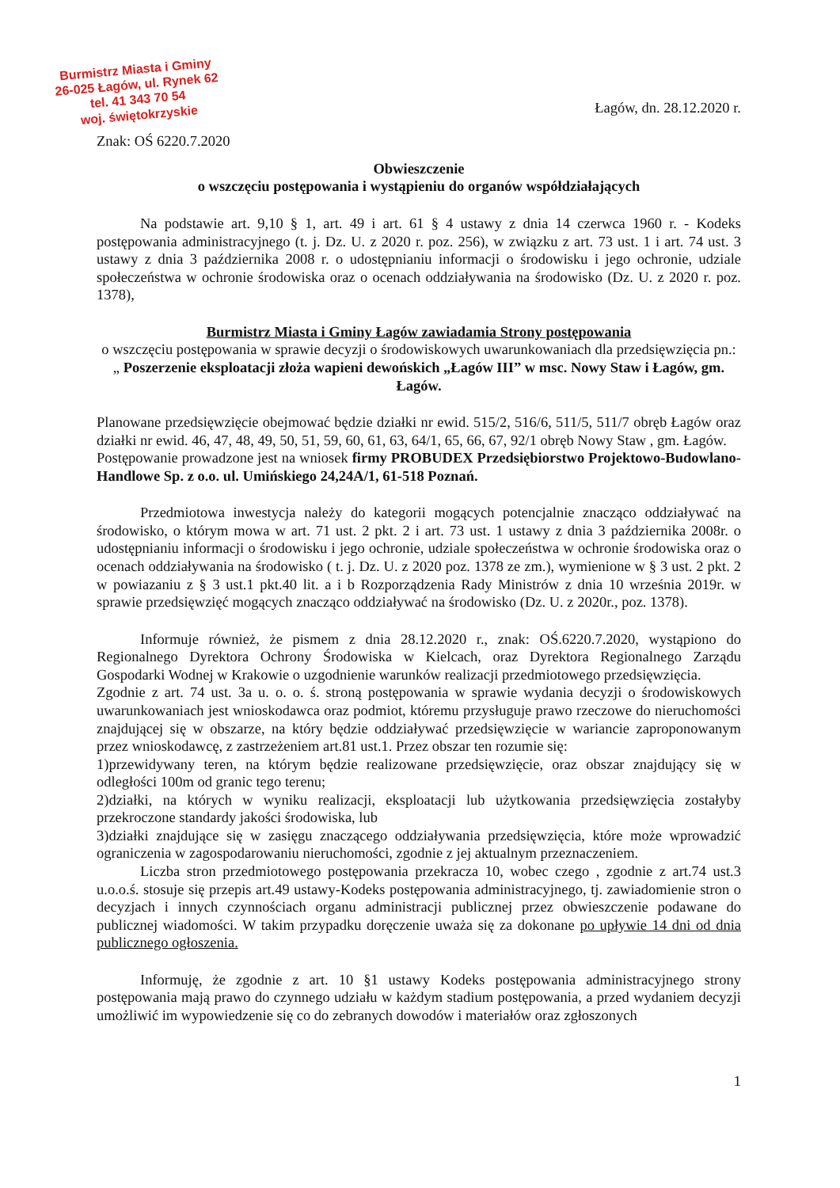Burmistrz Miasta i Gminy
26-025 Łagów, ul. Rynek 62
tel. 41 343 70 54
woj. świętokrzyskie
Łagów, dn. 28.12.2020 r.
Znak: OŚ 6220.7.2020
Obwieszczenie
o wszczęciu postępowania i wystąpieniu do organów współdziałających
Na podstawie art. 9,10 § 1, art. 49 i art. 61 § 4 ustawy z dnia 14 czerwca 1960 r. - Kodeks postępowania administracyjnego (t. j. Dz. U. z 2020 r. poz. 256), w związku z art. 73 ust. 1 i art. 74 ust. 3 ustawy z dnia 3 października 2008 r. o udostępnianiu informacji o środowisku i jego ochronie, udziale społeczeństwa w ochronie środowiska oraz o ocenach oddziaływania na środowisko (Dz. U. z 2020 r. poz. 1378),
Burmistrz Miasta i Gminy Łagów zawiadamia Strony postępowania
o wszczęciu postępowania w sprawie decyzji o środowiskowych uwarunkowaniach dla przedsięwzięcia pn.: „ Poszerzenie eksploatacji złoża wapieni dewońskich „Łagów III” w msc. Nowy Staw i Łagów, gm. Łagów.
Planowane przedsięwzięcie obejmować będzie działki nr ewid. 515/2, 516/6, 511/5, 511/7 obręb Łagów oraz działki nr ewid. 46, 47, 48, 49, 50, 51, 59, 60, 61, 63, 64/1, 65, 66, 67, 92/1 obręb Nowy Staw , gm. Łagów.
Postępowanie prowadzone jest na wniosek firmy PROBUDEX Przedsiębiorstwo Projektowo-Budowlano-Handlowe Sp. z o.o. ul. Umińskiego 24,24A/1, 61-518 Poznań.
Przedmiotowa inwestycja należy do kategorii mogących potencjalnie znacząco oddziaływać na środowisko, o którym mowa w art. 71 ust. 2 pkt. 2 i art. 73 ust. 1 ustawy z dnia 3 października 2008r. o udostępnianiu informacji o środowisku i jego ochronie, udziale społeczeństwa w ochronie środowiska oraz o ocenach oddziaływania na środowisko ( t. j. Dz. U. z 2020 poz. 1378 ze zm.), wymienione w § 3 ust. 2 pkt. 2 w powiazaniu z § 3 ust.1 pkt.40 lit. a i b Rozporządzenia Rady Ministrów z dnia 10 września 2019r. w sprawie przedsięwzięć mogących znacząco oddziaływać na środowisko (Dz. U. z 2020r., poz. 1378).
Informuje również, że pismem z dnia 28.12.2020 r., znak: OŚ.6220.7.2020, wystąpiono do Regionalnego Dyrektora Ochrony Środowiska w Kielcach, oraz Dyrektora Regionalnego Zarządu Gospodarki Wodnej w Krakowie o uzgodnienie warunków realizacji przedmiotowego przedsięwzięcia.
Zgodnie z art. 74 ust. 3a u. o. o. ś. stroną postępowania w sprawie wydania decyzji o środowiskowych uwarunkowaniach jest wnioskodawca oraz podmiot, któremu przysługuje prawo rzeczowe do nieruchomości znajdującej się w obszarze, na który będzie oddziaływać przedsięwzięcie w wariancie zaproponowanym przez wnioskodawcę, z zastrzeżeniem art.81 ust.1. Przez obszar ten rozumie się:
1)przewidywany teren, na którym będzie realizowane przedsięwzięcie, oraz obszar znajdujący się w odległości 100m od granic tego terenu;
2)działki, na których w wyniku realizacji, eksploatacji lub użytkowania przedsięwzięcia zostałyby przekroczone standardy jakości środowiska, lub
3)działki znajdujące się w zasięgu znaczącego oddziaływania przedsięwzięcia, które może wprowadzić ograniczenia w zagospodarowaniu nieruchomości, zgodnie z jej aktualnym przeznaczeniem.
Liczba stron przedmiotowego postępowania przekracza 10, wobec czego , zgodnie z art.74 ust.3 u.o.o.ś. stosuje się przepis art.49 ustawy-Kodeks postępowania administracyjnego, tj. zawiadomienie stron o decyzjach i innych czynnościach organu administracji publicznej przez obwieszczenie podawane do publicznej wiadomości. W takim przypadku doręczenie uważa się za dokonane po upływie 14 dni od dnia publicznego ogłoszenia.
Informuję, że zgodnie z art. 10 §1 ustawy Kodeks postępowania administracyjnego strony postępowania mają prawo do czynnego udziału w każdym stadium postępowania, a przed wydaniem decyzji umożliwić im wypowiedzenie się co do zebranych dowodów i materiałów oraz zgłoszonych
1